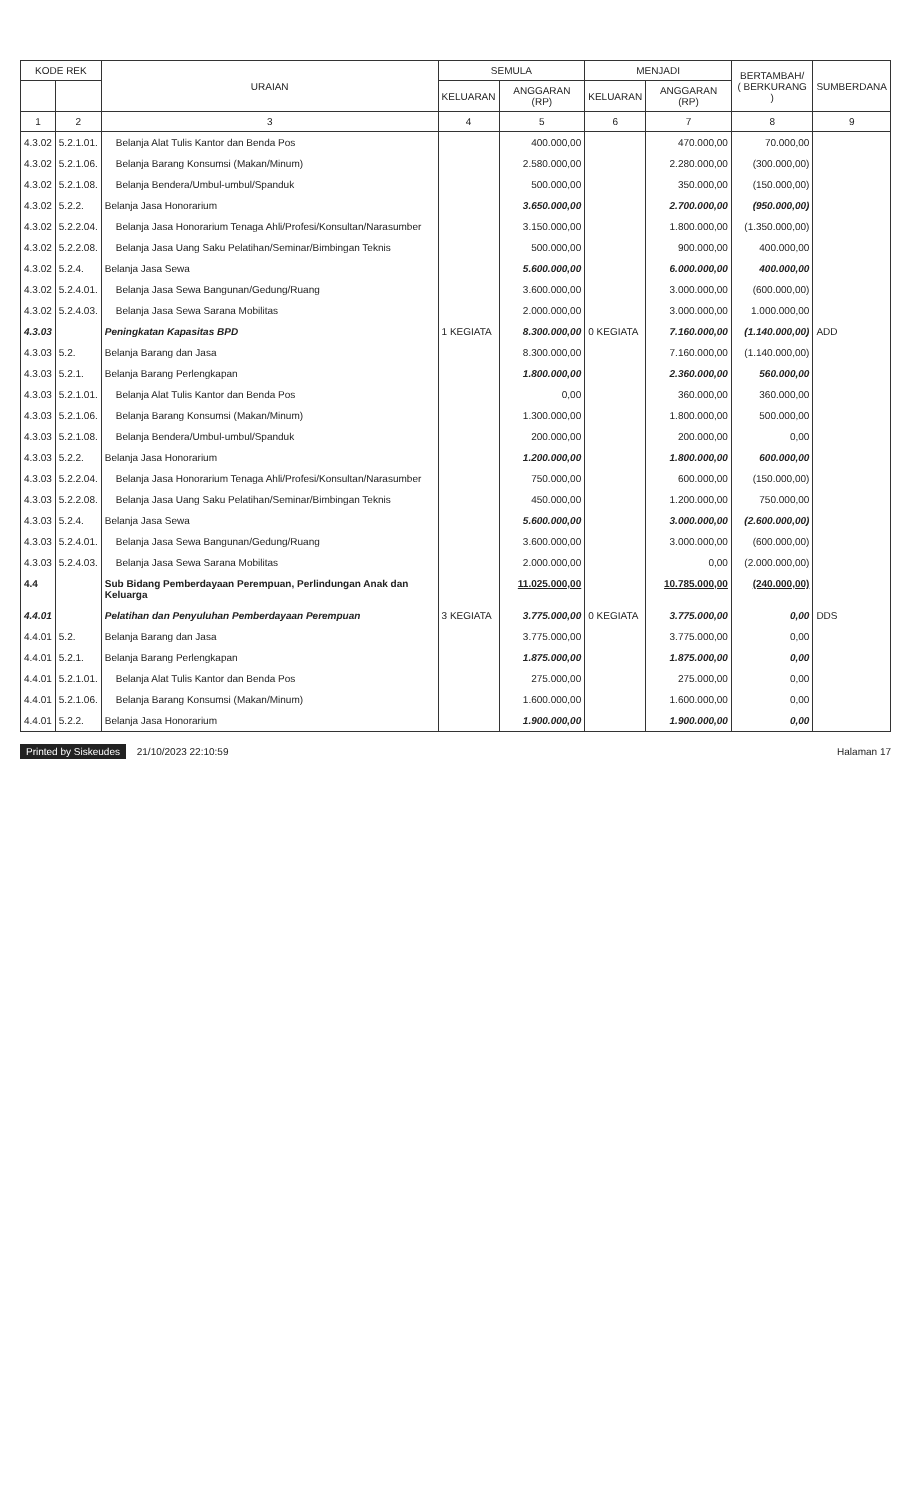| KODE REK | | URAIAN | SEMULA | | MENJADI | | BERTAMBAH/ ( BERKURANG ) | SUMBERDANA |
| --- | --- | --- | --- | --- | --- | --- | --- | --- |
| | | | KELUARAN | ANGGARAN (RP) | KELUARAN | ANGGARAN (RP) | | |
| 1 | 2 | 3 | 4 | 5 | 6 | 7 | 8 | 9 |
| 4.3.02 | 5.2.1.01. | Belanja Alat Tulis Kantor dan Benda Pos | | 400.000,00 | | 470.000,00 | 70.000,00 | |
| 4.3.02 | 5.2.1.06. | Belanja Barang Konsumsi (Makan/Minum) | | 2.580.000,00 | | 2.280.000,00 | (300.000,00) | |
| 4.3.02 | 5.2.1.08. | Belanja Bendera/Umbul-umbul/Spanduk | | 500.000,00 | | 350.000,00 | (150.000,00) | |
| 4.3.02 | 5.2.2. | Belanja Jasa Honorarium | | 3.650.000,00 | | 2.700.000,00 | (950.000,00) | |
| 4.3.02 | 5.2.2.04. | Belanja Jasa Honorarium Tenaga Ahli/Profesi/Konsultan/Narasumber | | 3.150.000,00 | | 1.800.000,00 | (1.350.000,00) | |
| 4.3.02 | 5.2.2.08. | Belanja Jasa Uang Saku Pelatihan/Seminar/Bimbingan Teknis | | 500.000,00 | | 900.000,00 | 400.000,00 | |
| 4.3.02 | 5.2.4. | Belanja Jasa Sewa | | 5.600.000,00 | | 6.000.000,00 | 400.000,00 | |
| 4.3.02 | 5.2.4.01. | Belanja Jasa Sewa Bangunan/Gedung/Ruang | | 3.600.000,00 | | 3.000.000,00 | (600.000,00) | |
| 4.3.02 | 5.2.4.03. | Belanja Jasa Sewa Sarana Mobilitas | | 2.000.000,00 | | 3.000.000,00 | 1.000.000,00 | |
| 4.3.03 | | Peningkatan Kapasitas BPD | 1 KEGIATA | 8.300.000,00 | 0 KEGIATA | 7.160.000,00 | (1.140.000,00) | ADD |
| 4.3.03 | 5.2. | Belanja Barang dan Jasa | | 8.300.000,00 | | 7.160.000,00 | (1.140.000,00) | |
| 4.3.03 | 5.2.1. | Belanja Barang Perlengkapan | | 1.800.000,00 | | 2.360.000,00 | 560.000,00 | |
| 4.3.03 | 5.2.1.01. | Belanja Alat Tulis Kantor dan Benda Pos | | 0,00 | | 360.000,00 | 360.000,00 | |
| 4.3.03 | 5.2.1.06. | Belanja Barang Konsumsi (Makan/Minum) | | 1.300.000,00 | | 1.800.000,00 | 500.000,00 | |
| 4.3.03 | 5.2.1.08. | Belanja Bendera/Umbul-umbul/Spanduk | | 200.000,00 | | 200.000,00 | 0,00 | |
| 4.3.03 | 5.2.2. | Belanja Jasa Honorarium | | 1.200.000,00 | | 1.800.000,00 | 600.000,00 | |
| 4.3.03 | 5.2.2.04. | Belanja Jasa Honorarium Tenaga Ahli/Profesi/Konsultan/Narasumber | | 750.000,00 | | 600.000,00 | (150.000,00) | |
| 4.3.03 | 5.2.2.08. | Belanja Jasa Uang Saku Pelatihan/Seminar/Bimbingan Teknis | | 450.000,00 | | 1.200.000,00 | 750.000,00 | |
| 4.3.03 | 5.2.4. | Belanja Jasa Sewa | | 5.600.000,00 | | 3.000.000,00 | (2.600.000,00) | |
| 4.3.03 | 5.2.4.01. | Belanja Jasa Sewa Bangunan/Gedung/Ruang | | 3.600.000,00 | | 3.000.000,00 | (600.000,00) | |
| 4.3.03 | 5.2.4.03. | Belanja Jasa Sewa Sarana Mobilitas | | 2.000.000,00 | | 0,00 | (2.000.000,00) | |
| 4.4 | | Sub Bidang Pemberdayaan Perempuan, Perlindungan Anak dan Keluarga | | 11.025.000,00 | | 10.785.000,00 | (240.000,00) | |
| 4.4.01 | | Pelatihan dan Penyuluhan Pemberdayaan Perempuan | 3 KEGIATA | 3.775.000,00 | 0 KEGIATA | 3.775.000,00 | 0,00 | DDS |
| 4.4.01 | 5.2. | Belanja Barang dan Jasa | | 3.775.000,00 | | 3.775.000,00 | 0,00 | |
| 4.4.01 | 5.2.1. | Belanja Barang Perlengkapan | | 1.875.000,00 | | 1.875.000,00 | 0,00 | |
| 4.4.01 | 5.2.1.01. | Belanja Alat Tulis Kantor dan Benda Pos | | 275.000,00 | | 275.000,00 | 0,00 | |
| 4.4.01 | 5.2.1.06. | Belanja Barang Konsumsi (Makan/Minum) | | 1.600.000,00 | | 1.600.000,00 | 0,00 | |
| 4.4.01 | 5.2.2. | Belanja Jasa Honorarium | | 1.900.000,00 | | 1.900.000,00 | 0,00 | |
Printed by Siskeudes 21/10/2023 22:10:59
Halaman 17